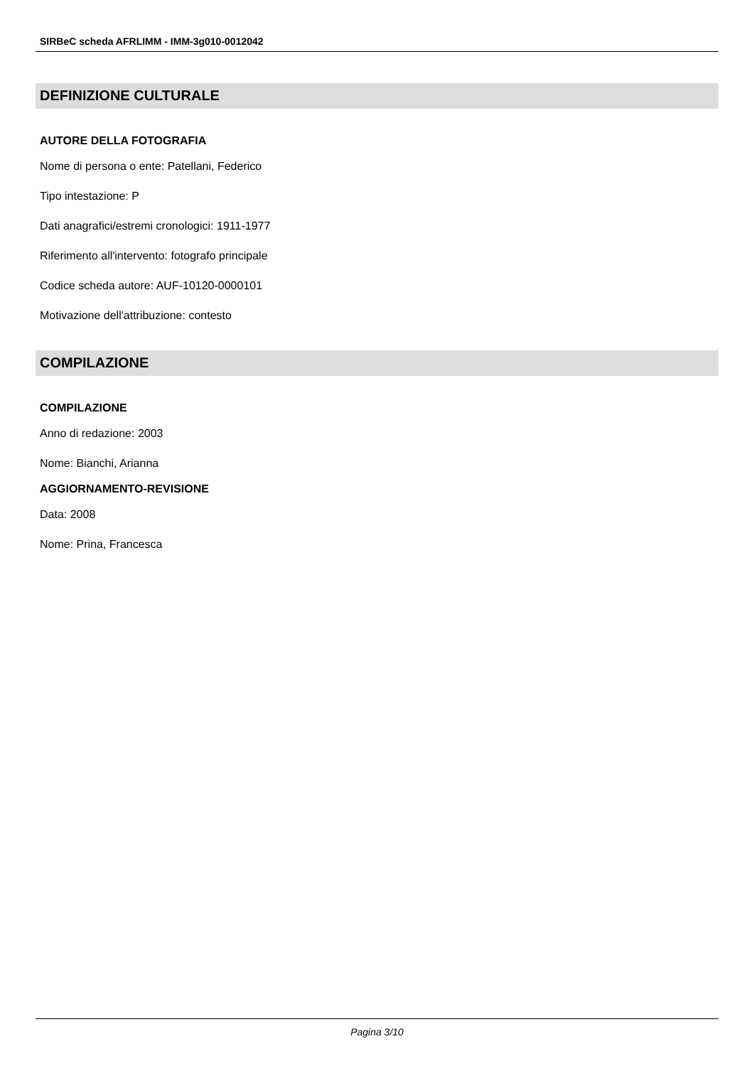SIRBeC scheda AFRLIMM - IMM-3g010-0012042
DEFINIZIONE CULTURALE
AUTORE DELLA FOTOGRAFIA
Nome di persona o ente: Patellani, Federico
Tipo intestazione: P
Dati anagrafici/estremi cronologici: 1911-1977
Riferimento all'intervento: fotografo principale
Codice scheda autore: AUF-10120-0000101
Motivazione dell'attribuzione: contesto
COMPILAZIONE
COMPILAZIONE
Anno di redazione: 2003
Nome: Bianchi, Arianna
AGGIORNAMENTO-REVISIONE
Data: 2008
Nome: Prina, Francesca
Pagina 3/10